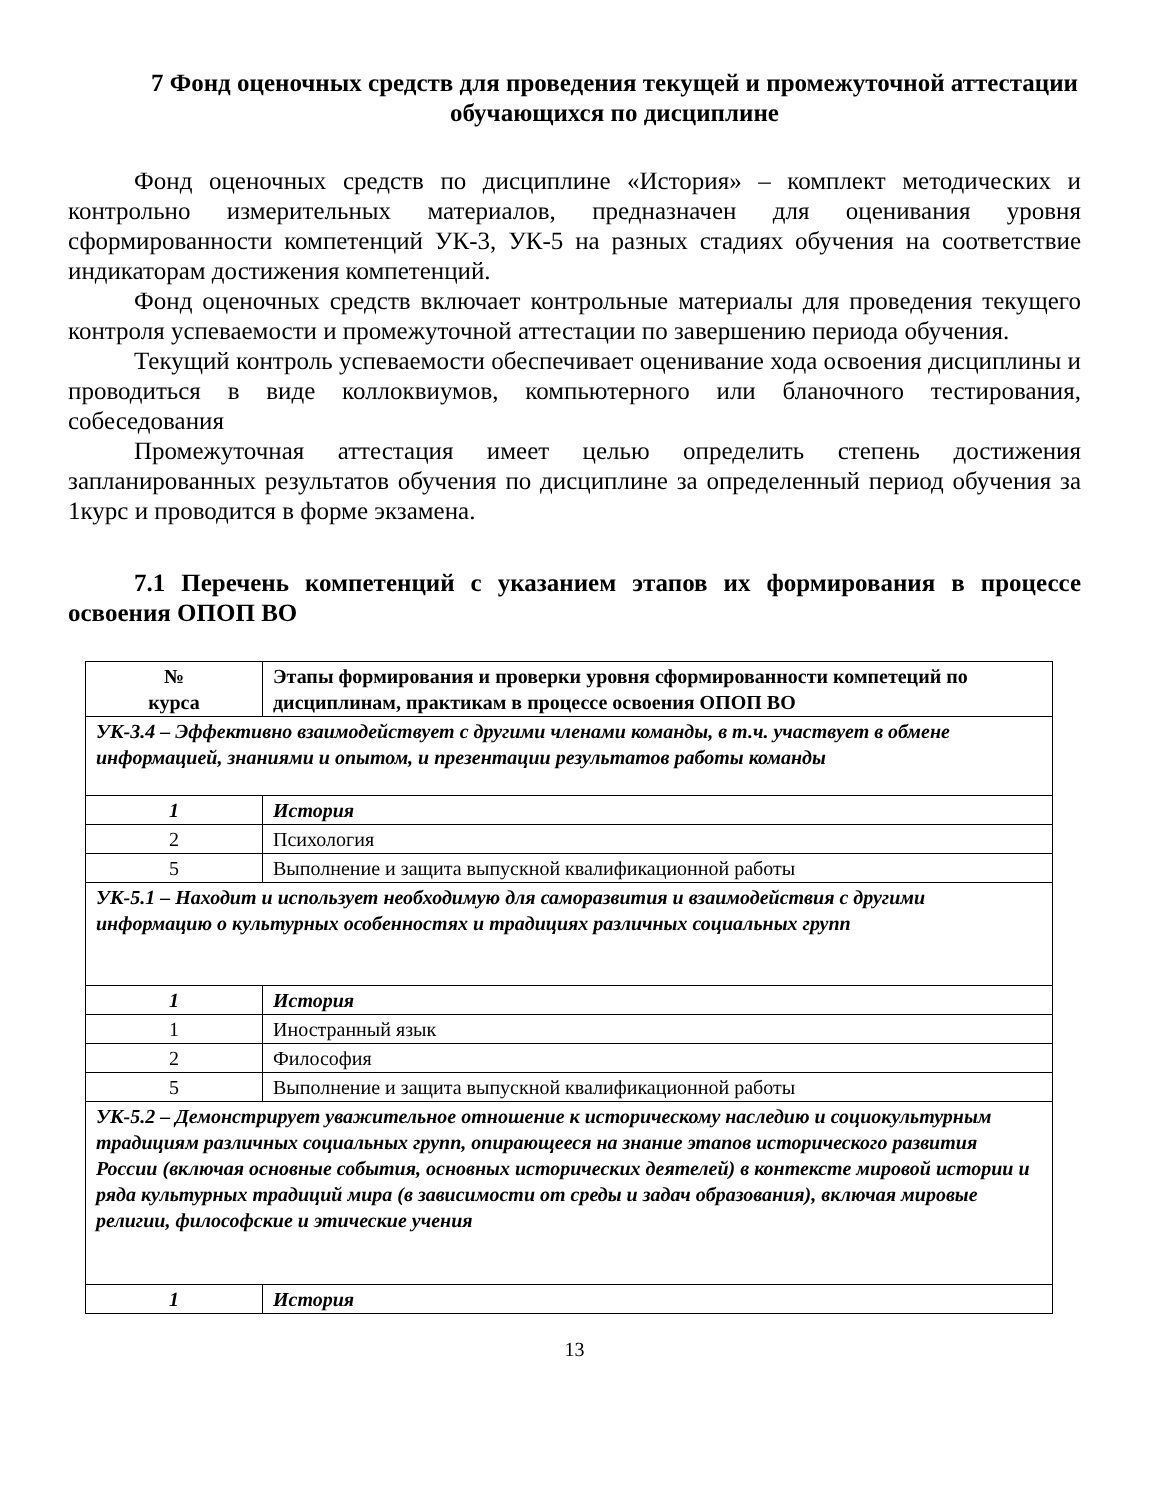7 Фонд оценочных средств для проведения текущей и промежуточной аттестации обучающихся по дисциплине
Фонд оценочных средств по дисциплине «История» – комплект методических и контрольно измерительных материалов, предназначен для оценивания уровня сформированности компетенций УК-3, УК-5 на разных стадиях обучения на соответствие индикаторам достижения компетенций.
Фонд оценочных средств включает контрольные материалы для проведения текущего контроля успеваемости и промежуточной аттестации по завершению периода обучения.
Текущий контроль успеваемости обеспечивает оценивание хода освоения дисциплины и проводиться в виде коллоквиумов, компьютерного или бланочного тестирования, собеседования
Промежуточная аттестация имеет целью определить степень достижения запланированных результатов обучения по дисциплине за определенный период обучения за 1курс и проводится в форме экзамена.
7.1 Перечень компетенций с указанием этапов их формирования в процессе освоения ОПОП ВО
| № курса | Этапы формирования и проверки уровня сформированности компетеций по дисциплинам, практикам в процессе освоения ОПОП ВО |
| --- | --- |
| УК-3.4 – Эффективно взаимодействует с другими членами команды, в т.ч. участвует в обмене информацией, знаниями и опытом, и презентации результатов работы команды | |
| 1 | История |
| 2 | Психология |
| 5 | Выполнение и защита выпускной квалификационной работы |
| УК-5.1 – Находит и использует необходимую для саморазвития и взаимодействия с другими информацию о культурных особенностях и традициях различных социальных групп | |
| 1 | История |
| 1 | Иностранный язык |
| 2 | Философия |
| 5 | Выполнение и защита выпускной квалификационной работы |
| УК-5.2 – Демонстрирует уважительное отношение к историческому наследию и социокультурным традициям различных социальных групп, опирающееся на знание этапов исторического развития России (включая основные события, основных исторических деятелей) в контексте мировой истории и ряда культурных традиций мира (в зависимости от среды и задач образования), включая мировые религии, философские и этические учения | |
| 1 | История |
13